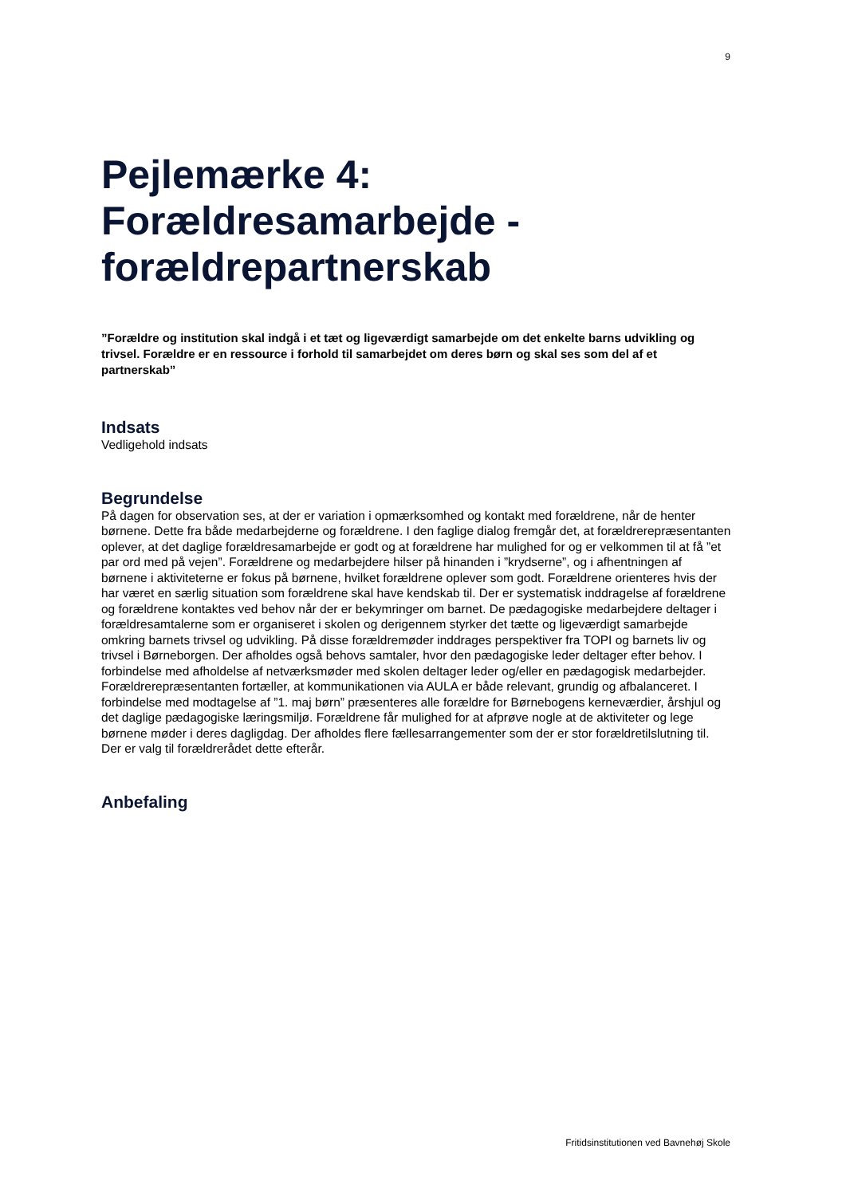9
Pejlemærke 4: Forældresamarbejde - forældrepartnerskab
”Forældre og institution skal indgå i et tæt og ligeværdigt samarbejde om det enkelte barns udvikling og trivsel. Forældre er en ressource i forhold til samarbejdet om deres børn og skal ses som del af et partnerskab”
Indsats
Vedligehold indsats
Begrundelse
På dagen for observation ses, at der er variation i opmærksomhed og kontakt med forældrene, når de henter børnene. Dette fra både medarbejderne og forældrene. I den faglige dialog fremgår det, at forældrerepræsentanten oplever, at det daglige forældresamarbejde er godt og at forældrene har mulighed for og er velkommen til at få ”et par ord med på vejen”. Forældrene og medarbejdere hilser på hinanden i ”krydserne”, og i afhentningen af børnene i aktiviteterne er fokus på børnene, hvilket forældrene oplever som godt. Forældrene orienteres hvis der har været en særlig situation som forældrene skal have kendskab til. Der er systematisk inddragelse af forældrene og forældrene kontaktes ved behov når der er bekymringer om barnet. De pædagogiske medarbejdere deltager i forældresamtalerne som er organiseret i skolen og derigennem styrker det tætte og ligeværdigt samarbejde omkring barnets trivsel og udvikling. På disse forældremøder inddrages perspektiver fra TOPI og barnets liv og trivsel i Børneborgen. Der afholdes også behovs samtaler, hvor den pædagogiske leder deltager efter behov. I forbindelse med afholdelse af netværksmøder med skolen deltager leder og/eller en pædagogisk medarbejder. Forældrerepræsentanten fortæller, at kommunikationen via AULA er både relevant, grundig og afbalanceret. I forbindelse med modtagelse af ”1. maj børn” præsenteres alle forældre for Børnebogens kerneværdier, årshjul og det daglige pædagogiske læringsmiljø. Forældrene får mulighed for at afprøve nogle at de aktiviteter og lege børnene møder i deres dagligdag. Der afholdes flere fællesarrangementer som der er stor forældretilslutning til. Der er valg til forældrerådet dette efterår.
Anbefaling
Fritidsinstitutionen ved Bavnehøj Skole